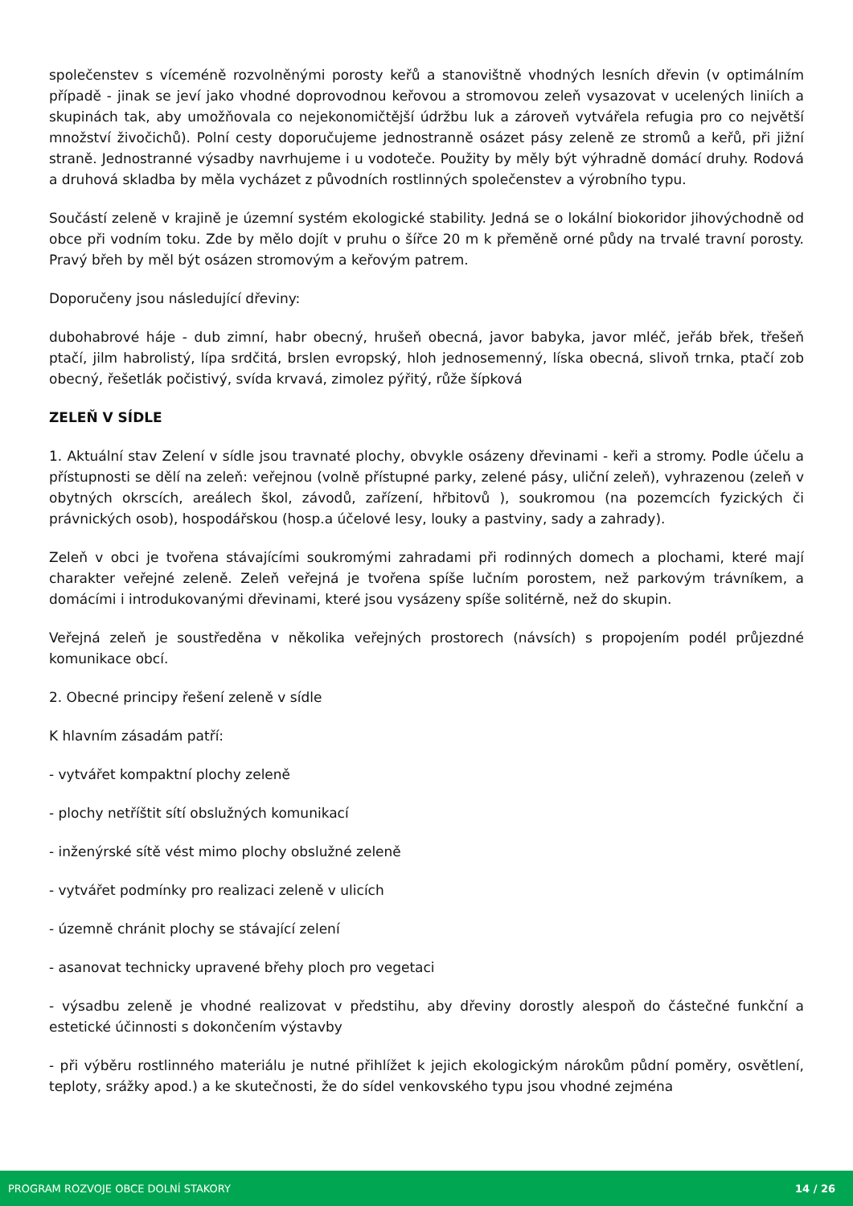společenstev s víceméně rozvolněnými porosty keřů a stanovištně vhodných lesních dřevin (v optimálním případě - jinak se jeví jako vhodné doprovodnou keřovou a stromovou zeleň vysazovat v ucelených liniích a skupinách tak, aby umožňovala co nejekonomičtější údržbu luk a zároveň vytvářela refugia pro co největší množství živočichů). Polní cesty doporučujeme jednostranně osázet pásy zeleně ze stromů a keřů, při jižní straně. Jednostranné výsadby navrhujeme i u vodoteče. Použity by měly být výhradně domácí druhy. Rodová a druhová skladba by měla vycházet z původních rostlinných společenstev a výrobního typu.
Součástí zeleně v krajině je územní systém ekologické stability. Jedná se o lokální biokoridor jihovýchodně od obce při vodním toku. Zde by mělo dojít v pruhu o šířce 20 m k přeměně orné půdy na trvalé travní porosty. Pravý břeh by měl být osázen stromovým a keřovým patrem.
Doporučeny jsou následující dřeviny:
dubohabrové háje - dub zimní, habr obecný, hrušeň obecná, javor babyka, javor mléč, jeřáb břek, třešeň ptačí, jilm habrolistý, lípa srdčitá, brslen evropský, hloh jednosemenný, líska obecná, slivoň trnka, ptačí zob obecný, řešetlák počistivý, svída krvavá, zimolez pýřitý, růže šípková
ZELEŇ V SÍDLE
1. Aktuální stav Zelení v sídle jsou travnaté plochy, obvykle osázeny dřevinami - keři a stromy. Podle účelu a přístupnosti se dělí na zeleň: veřejnou (volně přístupné parky, zelené pásy, uliční zeleň), vyhrazenou (zeleň v obytných okrscích, areálech škol, závodů, zařízení, hřbitovů ), soukromou (na pozemcích fyzických či právnických osob), hospodářskou (hosp.a účelové lesy, louky a pastviny, sady a zahrady).
Zeleň v obci je tvořena stávajícími soukromými zahradami při rodinných domech a plochami, které mají charakter veřejné zeleně. Zeleň veřejná je tvořena spíše lučním porostem, než parkovým trávníkem, a domácími i introdukovanými dřevinami, které jsou vysázeny spíše solitérně, než do skupin.
Veřejná zeleň je soustředěna v několika veřejných prostorech (návsích) s propojením podél průjezdné komunikace obcí.
2. Obecné principy řešení zeleně v sídle
K hlavním zásadám patří:
- vytvářet kompaktní plochy zeleně
- plochy netříštit sítí obslužných komunikací
- inženýrské sítě vést mimo plochy obslužné zeleně
- vytvářet podmínky pro realizaci zeleně v ulicích
- územně chránit plochy se stávající zelení
- asanovat technicky upravené břehy ploch pro vegetaci
- výsadbu zeleně je vhodné realizovat v předstihu, aby dřeviny dorostly alespoň do částečné funkční a estetické účinnosti s dokončením výstavby
- při výběru rostlinného materiálu je nutné přihlížet k jejich ekologickým nárokům půdní poměry, osvětlení, teploty, srážky apod.) a ke skutečnosti, že do sídel venkovského typu jsou vhodné zejména
PROGRAM ROZVOJE OBCE DOLNÍ STAKORY 14 / 26